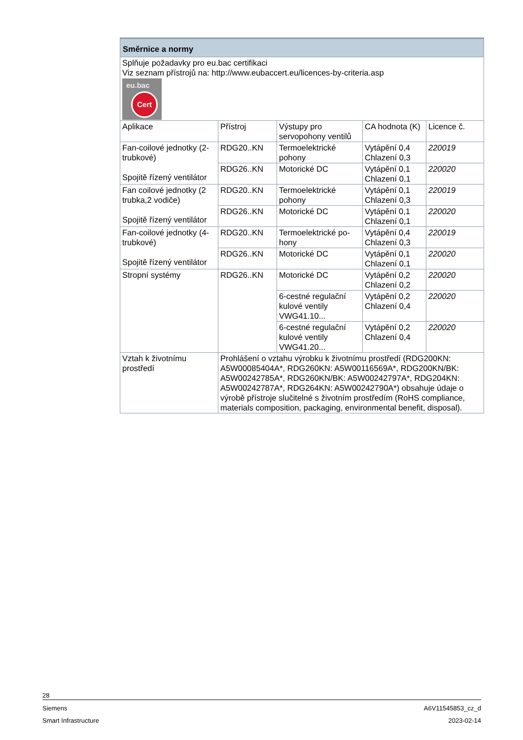| Směrnice a normy | | | | |
| --- | --- | --- | --- | --- |
| Splňuje požadavky pro eu.bac certifikaci Viz seznam přístrojů na: http://www.eubaccert.eu/licences-by-criteria.asp eu.bac Cert | | | | |
| Aplikace | Přístroj | Výstupy pro servopohony ventilů | CA hodnota (K) | Licence č. |
| Fan-coilové jednotky (2-trubkové) Spojitě řízený ventilátor | RDG20..KN | Termoelektrické pohony | Vytápění 0,4 Chlazení 0,3 | 220019 |
| | RDG26..KN | Motorické DC | Vytápění 0,1 Chlazení 0,1 | 220020 |
| Fan coilové jednotky (2 trubka,2 vodiče) Spojitě řízený ventilátor | RDG20..KN | Termoelektrické pohony | Vytápění 0,1 Chlazení 0,3 | 220019 |
| | RDG26..KN | Motorické DC | Vytápění 0,1 Chlazení 0,1 | 220020 |
| Fan-coilové jednotky (4-trubkové) Spojitě řízený ventilátor | RDG20..KN | Termoelektrické po-hony | Vytápění 0,4 Chlazení 0,3 | 220019 |
| | RDG26..KN | Motorické DC | Vytápění 0,1 Chlazení 0,1 | 220020 |
| Stropní systémy | RDG26..KN | Motorické DC | Vytápění 0,2 Chlazení 0,2 | 220020 |
| | | 6-cestné regulační kulové ventily VWG41.10... | Vytápění 0,2 Chlazení 0,4 | 220020 |
| | | 6-cestné regulační kulové ventily VWG41.20... | Vytápění 0,2 Chlazení 0,4 | 220020 |
| Vztah k životnímu prostředí | Prohlášení o vztahu výrobku k životnímu prostředí (RDG200KN: A5W00085404A*, RDG260KN: A5W00116569A*, RDG200KN/BK: A5W00242785A*, RDG260KN/BK: A5W00242797A*, RDG204KN: A5W00242787A*, RDG264KN: A5W00242790A*) obsahuje údaje o výrobě přístroje slučitelné s životním prostředím (RoHS compliance, materials composition, packaging, environmental benefit, disposal). | | | |
28
Siemens A6V11545853_cz_d
Smart Infrastructure 2023-02-14